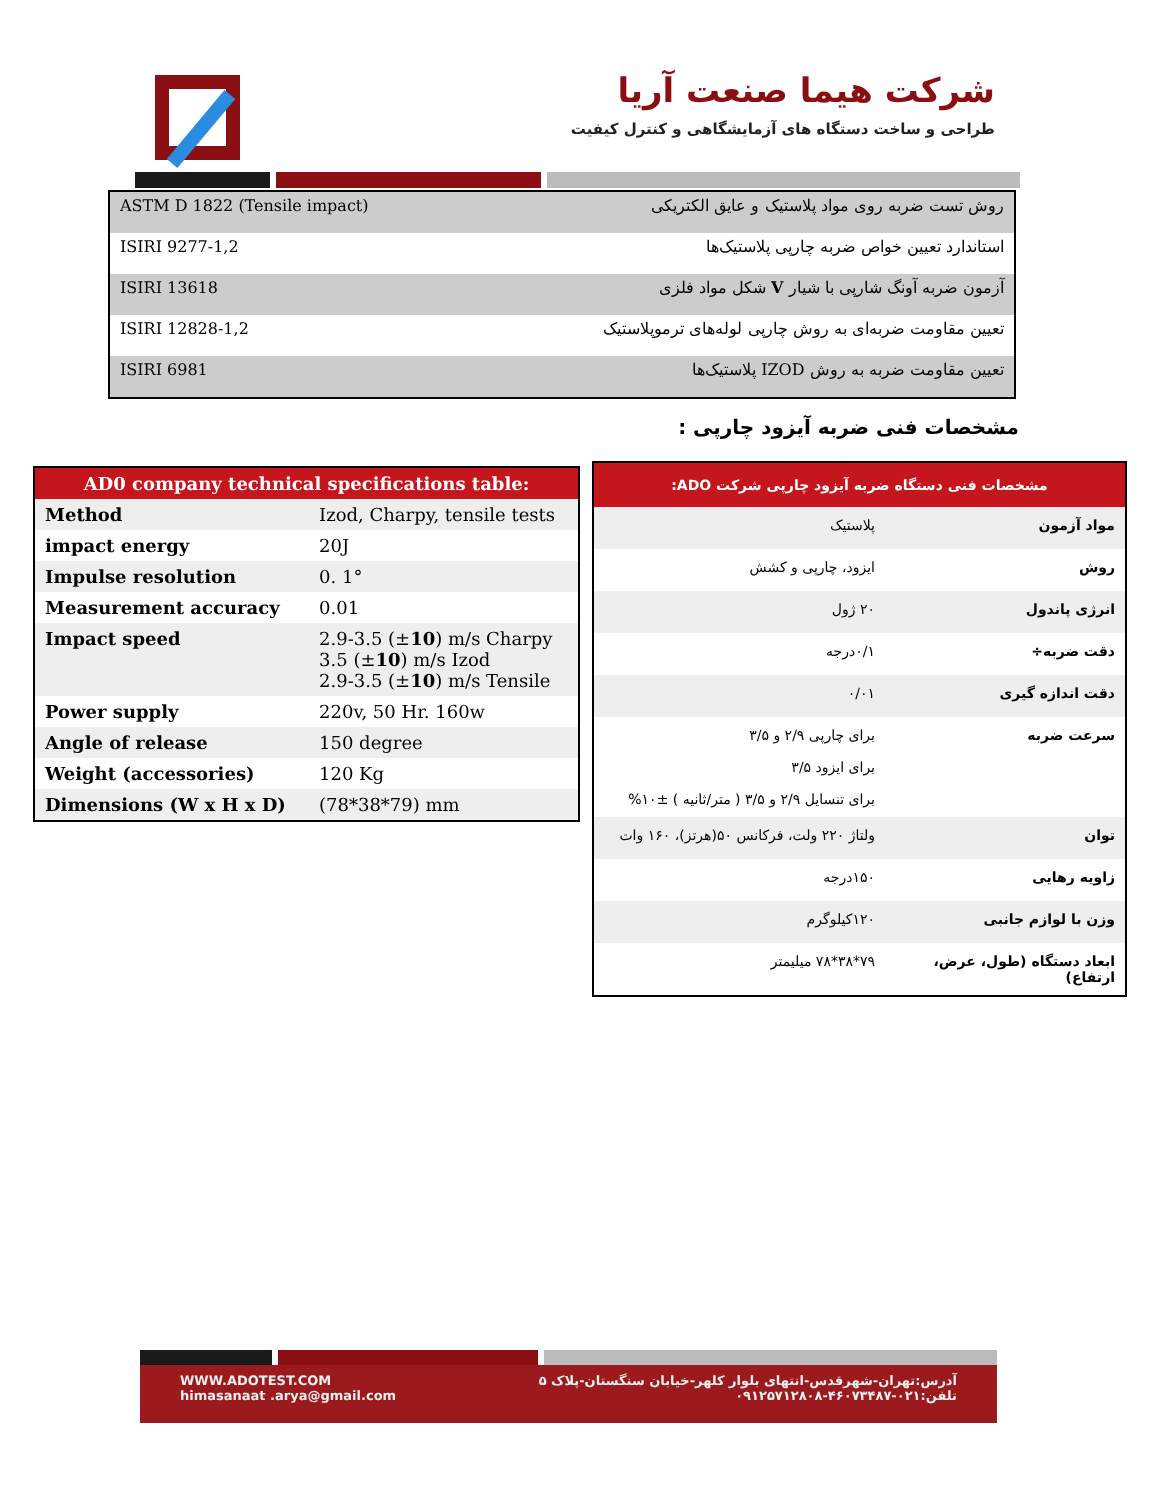شرکت هیما صنعت آریا
طراحی و ساخت دستگاه های آزمایشگاهی و کنترل کیفیت
| ASTM D 1822 (Tensile impact) | روش تست ضربه روی مواد پلاستیک و عایق الکتریکی |
| ISIRI 9277-1,2 | استاندارد تعیین خواص ضربه چارپی پلاستیک‌ها |
| ISIRI 13618 | آزمون ضربه آونگ شارپی با شیار V شکل مواد فلزی |
| ISIRI 12828-1,2 | تعیین مقاومت ضربه‌ای به روش چارپی لوله‌های ترموپلاستیک |
| ISIRI 6981 | تعیین مقاومت ضربه به روش IZOD پلاستیک‌ها |
مشخصات فنی ضربه آیزود چارپی :
| AD0 company technical specifications table: | |
| --- | --- |
| Method | Izod, Charpy, tensile tests |
| impact energy | 20J |
| Impulse resolution | 0. 1° |
| Measurement accuracy | 0.01 |
| Impact speed | 2.9-3.5 (± 10 ) m/s Charpy 3.5 (± 10 ) m/s Izod 2.9-3.5 (± 10 ) m/s Tensile |
| Power supply | 220v, 50 Hr. 160w |
| Angle of release | 150 degree |
| Weight (accessories) | 120 Kg |
| Dimensions (W x H x D) | (78*38*79) mm |
| مشخصات فنی دستگاه ضربه آیزود چارپی شرکت ADO: | |
| --- | --- |
| مواد آزمون | پلاستیک |
| روش | ایزود، چارپی و کشش |
| انرژی پاندول | ۲۰ ژول |
| دقت ضربه÷ | ۰/۱درجه |
| دقت اندازه گیری | ۰/۰۱ |
| سرعت ضربه | برای چارپی ۲/۹ و ۳/۵ برای ایزود ۳/۵ برای تنسایل ۲/۹ و ۳/۵ ( متر/ثانیه ) ±۱۰% |
| توان | ولتاژ ۲۲۰ ولت، فرکانس ۵۰(هرتز)، ۱۶۰ وات |
| زاویه رهایی | ۱۵۰درجه |
| وزن با لوازم جانبی | ۱۲۰کیلوگرم |
| ابعاد دستگاه (طول، عرض، ارتفاع) | ۷۹*۳۸*۷۸ میلیمتر |
WWW.ADOTEST.COM
himasanaat .arya@gmail.com
آدرس:تهران-شهرقدس-انتهای بلوار کلهر-خیابان سنگستان-پلاک ۵
تلفن:۰۲۱-۴۶۰۷۳۴۸۷-۰۹۱۲۵۷۱۲۸۰۸